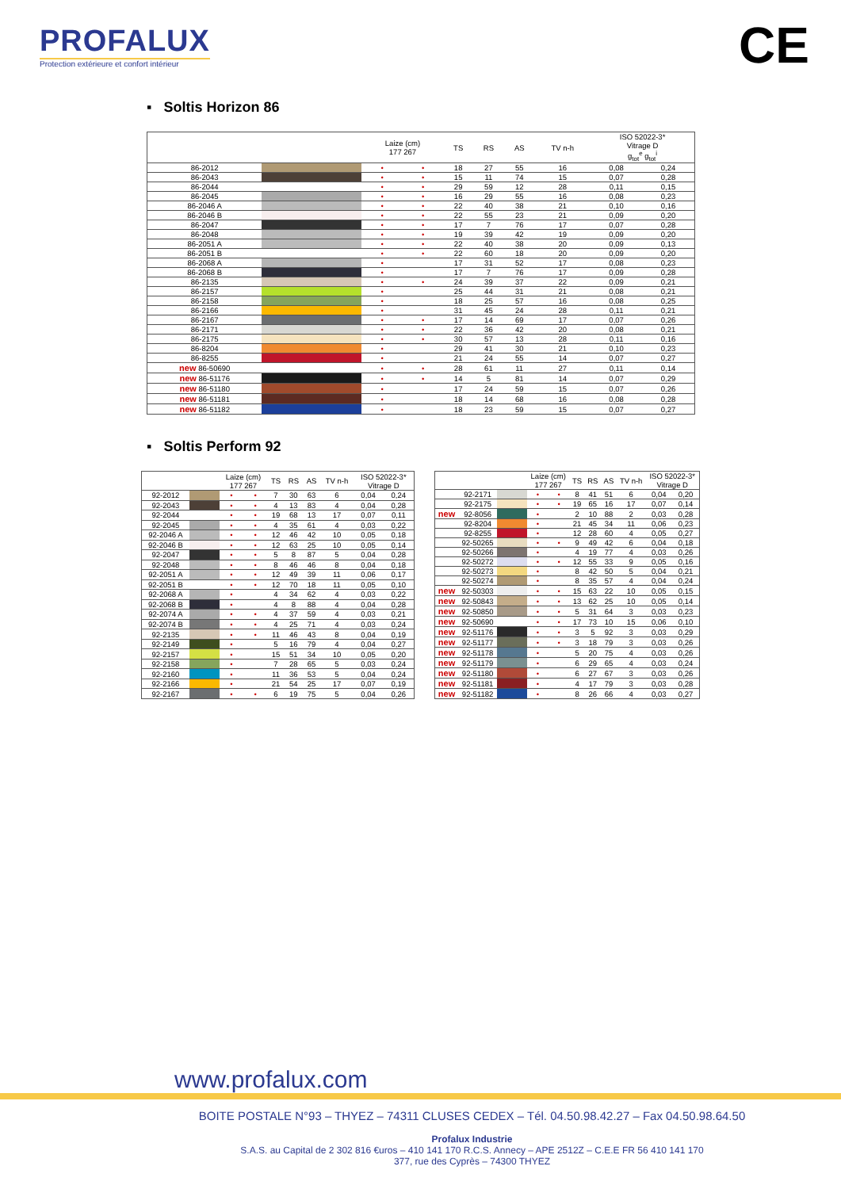PROFALUX
Protection extérieure et confort intérieur
CE
▪ Soltis Horizon 86
| | | Laize (cm) 177 267 | | TS | RS | AS | TV n-h | ISO 52022-3* Vitrage D g<sub>tot</sub><sup>e</sup> g<sub>tot</sub><sup>i</sup> | |
| --- | --- | --- | --- | --- | --- | --- | --- | --- | --- |
| 86-2012 | | • | • | 18 | 27 | 55 | 16 | 0,08 | 0,24 |
| 86-2043 | | • | • | 15 | 11 | 74 | 15 | 0,07 | 0,28 |
| 86-2044 | | • | • | 29 | 59 | 12 | 28 | 0,11 | 0,15 |
| 86-2045 | | • | • | 16 | 29 | 55 | 16 | 0,08 | 0,23 |
| 86-2046 A | | • | • | 22 | 40 | 38 | 21 | 0,10 | 0,16 |
| 86-2046 B | | • | • | 22 | 55 | 23 | 21 | 0,09 | 0,20 |
| 86-2047 | | • | • | 17 | 7 | 76 | 17 | 0,07 | 0,28 |
| 86-2048 | | • | • | 19 | 39 | 42 | 19 | 0,09 | 0,20 |
| 86-2051 A | | • | • | 22 | 40 | 38 | 20 | 0,09 | 0,13 |
| 86-2051 B | | • | • | 22 | 60 | 18 | 20 | 0,09 | 0,20 |
| 86-2068 A | | • | | 17 | 31 | 52 | 17 | 0,08 | 0,23 |
| 86-2068 B | | • | | 17 | 7 | 76 | 17 | 0,09 | 0,28 |
| 86-2135 | | • | • | 24 | 39 | 37 | 22 | 0,09 | 0,21 |
| 86-2157 | | • | | 25 | 44 | 31 | 21 | 0,08 | 0,21 |
| 86-2158 | | • | | 18 | 25 | 57 | 16 | 0,08 | 0,25 |
| 86-2166 | | • | | 31 | 45 | 24 | 28 | 0,11 | 0,21 |
| 86-2167 | | • | • | 17 | 14 | 69 | 17 | 0,07 | 0,26 |
| 86-2171 | | • | • | 22 | 36 | 42 | 20 | 0,08 | 0,21 |
| 86-2175 | | • | • | 30 | 57 | 13 | 28 | 0,11 | 0,16 |
| 86-8204 | | • | | 29 | 41 | 30 | 21 | 0,10 | 0,23 |
| 86-8255 | | • | | 21 | 24 | 55 | 14 | 0,07 | 0,27 |
| new 86-50690 | | • | • | 28 | 61 | 11 | 27 | 0,11 | 0,14 |
| new 86-51176 | | • | • | 14 | 5 | 81 | 14 | 0,07 | 0,29 |
| new 86-51180 | | • | | 17 | 24 | 59 | 15 | 0,07 | 0,26 |
| new 86-51181 | | • | | 18 | 14 | 68 | 16 | 0,08 | 0,28 |
| new 86-51182 | | • | | 18 | 23 | 59 | 15 | 0,07 | 0,27 |
▪ Soltis Perform 92
| | | Laize (cm) 177 267 | | TS | RS | AS | TV n-h | ISO 52022-3* Vitrage D | |
| --- | --- | --- | --- | --- | --- | --- | --- | --- | --- |
| 92-2012 | | • | • | 7 | 30 | 63 | 6 | 0,04 | 0,24 |
| 92-2043 | | • | • | 4 | 13 | 83 | 4 | 0,04 | 0,28 |
| 92-2044 | | • | • | 19 | 68 | 13 | 17 | 0,07 | 0,11 |
| 92-2045 | | • | • | 4 | 35 | 61 | 4 | 0,03 | 0,22 |
| 92-2046 A | | • | • | 12 | 46 | 42 | 10 | 0,05 | 0,18 |
| 92-2046 B | | • | • | 12 | 63 | 25 | 10 | 0,05 | 0,14 |
| 92-2047 | | • | • | 5 | 8 | 87 | 5 | 0,04 | 0,28 |
| 92-2048 | | • | • | 8 | 46 | 46 | 8 | 0,04 | 0,18 |
| 92-2051 A | | • | • | 12 | 49 | 39 | 11 | 0,06 | 0,17 |
| 92-2051 B | | • | • | 12 | 70 | 18 | 11 | 0,05 | 0,10 |
| 92-2068 A | | • | | 4 | 34 | 62 | 4 | 0,03 | 0,22 |
| 92-2068 B | | • | | 4 | 8 | 88 | 4 | 0,04 | 0,28 |
| 92-2074 A | | • | • | 4 | 37 | 59 | 4 | 0,03 | 0,21 |
| 92-2074 B | | • | • | 4 | 25 | 71 | 4 | 0,03 | 0,24 |
| 92-2135 | | • | • | 11 | 46 | 43 | 8 | 0,04 | 0,19 |
| 92-2149 | | • | | 5 | 16 | 79 | 4 | 0,04 | 0,27 |
| 92-2157 | | • | | 15 | 51 | 34 | 10 | 0,05 | 0,20 |
| 92-2158 | | • | | 7 | 28 | 65 | 5 | 0,03 | 0,24 |
| 92-2160 | | • | | 11 | 36 | 53 | 5 | 0,04 | 0,24 |
| 92-2166 | | • | | 21 | 54 | 25 | 17 | 0,07 | 0,19 |
| 92-2167 | | • | • | 6 | 19 | 75 | 5 | 0,04 | 0,26 |
| | | | Laize (cm) 177 267 | | TS | RS | AS | TV n-h | ISO 52022-3* Vitrage D | |
| --- | --- | --- | --- | --- | --- | --- | --- | --- | --- | --- |
| | 92-2171 | | • | • | 8 | 41 | 51 | 6 | 0,04 | 0,20 |
| | 92-2175 | | • | • | 19 | 65 | 16 | 17 | 0,07 | 0,14 |
| new | 92-8056 | | • | | 2 | 10 | 88 | 2 | 0,03 | 0,28 |
| | 92-8204 | | • | | 21 | 45 | 34 | 11 | 0,06 | 0,23 |
| | 92-8255 | | • | | 12 | 28 | 60 | 4 | 0,05 | 0,27 |
| | 92-50265 | | • | • | 9 | 49 | 42 | 6 | 0,04 | 0,18 |
| | 92-50266 | | • | | 4 | 19 | 77 | 4 | 0,03 | 0,26 |
| | 92-50272 | | • | • | 12 | 55 | 33 | 9 | 0,05 | 0,16 |
| | 92-50273 | | • | | 8 | 42 | 50 | 5 | 0,04 | 0,21 |
| | 92-50274 | | • | | 8 | 35 | 57 | 4 | 0,04 | 0,24 |
| new | 92-50303 | | • | • | 15 | 63 | 22 | 10 | 0,05 | 0,15 |
| new | 92-50843 | | • | • | 13 | 62 | 25 | 10 | 0,05 | 0,14 |
| new | 92-50850 | | • | • | 5 | 31 | 64 | 3 | 0,03 | 0,23 |
| new | 92-50690 | | • | • | 17 | 73 | 10 | 15 | 0,06 | 0,10 |
| new | 92-51176 | | • | • | 3 | 5 | 92 | 3 | 0,03 | 0,29 |
| new | 92-51177 | | • | • | 3 | 18 | 79 | 3 | 0,03 | 0,26 |
| new | 92-51178 | | • | | 5 | 20 | 75 | 4 | 0,03 | 0,26 |
| new | 92-51179 | | • | | 6 | 29 | 65 | 4 | 0,03 | 0,24 |
| new | 92-51180 | | • | | 6 | 27 | 67 | 3 | 0,03 | 0,26 |
| new | 92-51181 | | • | | 4 | 17 | 79 | 3 | 0,03 | 0,28 |
| new | 92-51182 | | • | | 8 | 26 | 66 | 4 | 0,03 | 0,27 |
www.profalux.com
BOITE POSTALE N°93 – THYEZ – 74311 CLUSES CEDEX – Tél. 04.50.98.42.27 – Fax 04.50.98.64.50
Profalux Industrie
S.A.S. au Capital de 2 302 816 €uros – 410 141 170 R.C.S. Annecy – APE 2512Z – C.E.E FR 56 410 141 170
377, rue des Cyprès – 74300 THYEZ